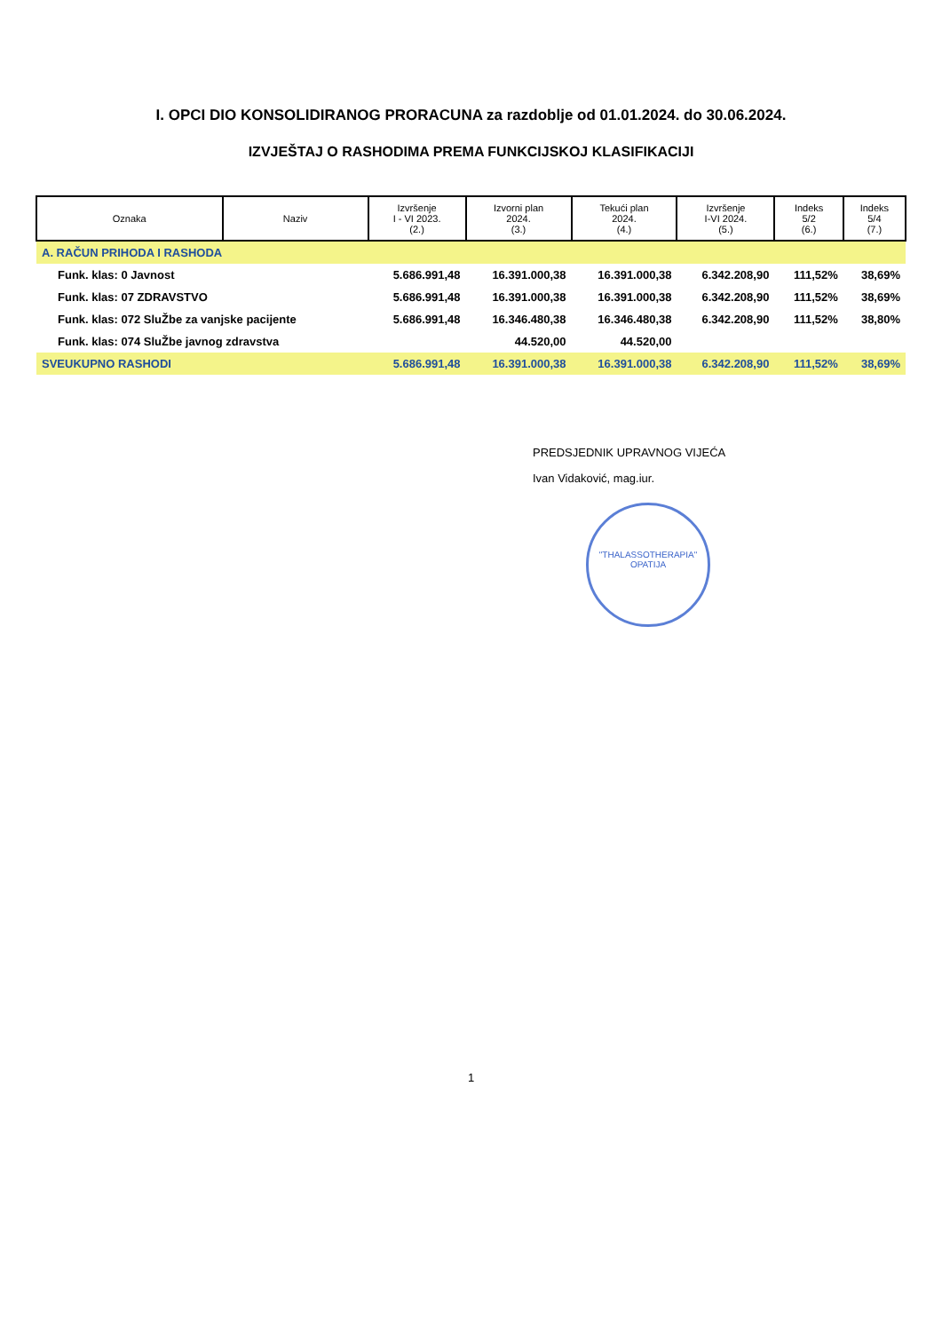I. OPCI DIO KONSOLIDIRANOG PRORACUNA za razdoblje od 01.01.2024. do 30.06.2024.
IZVJEŠTAJ O RASHODIMA PREMA FUNKCIJSKOJ KLASIFIKACIJI
| Oznaka | Naziv | Izvršenje I - VI 2023. (2.) | Izvorni plan 2024. (3.) | Tekući plan 2024. (4.) | Izvršenje I-VI 2024. (5.) | Indeks 5/2 (6.) | Indeks 5/4 (7.) |
| --- | --- | --- | --- | --- | --- | --- | --- |
| A. RAČUN PRIHODA I RASHODA | | | | | | | |
| Funk. klas: 0 Javnost | | 5.686.991,48 | 16.391.000,38 | 16.391.000,38 | 6.342.208,90 | 111,52% | 38,69% |
| Funk. klas: 07 ZDRAVSTVO | | 5.686.991,48 | 16.391.000,38 | 16.391.000,38 | 6.342.208,90 | 111,52% | 38,69% |
| Funk. klas: 072 SluŽbe za vanjske pacijente | | 5.686.991,48 | 16.346.480,38 | 16.346.480,38 | 6.342.208,90 | 111,52% | 38,80% |
| Funk. klas: 074 SluŽbe javnog zdravstva | | | 44.520,00 | 44.520,00 | | | |
| SVEUKUPNO RASHODI | | 5.686.991,48 | 16.391.000,38 | 16.391.000,38 | 6.342.208,90 | 111,52% | 38,69% |
PREDSJEDNIK UPRAVNOG VIJEĆA
Ivan Vidaković, mag.iur.
"THALASSOTHERAPIA"
OPATIJA
1